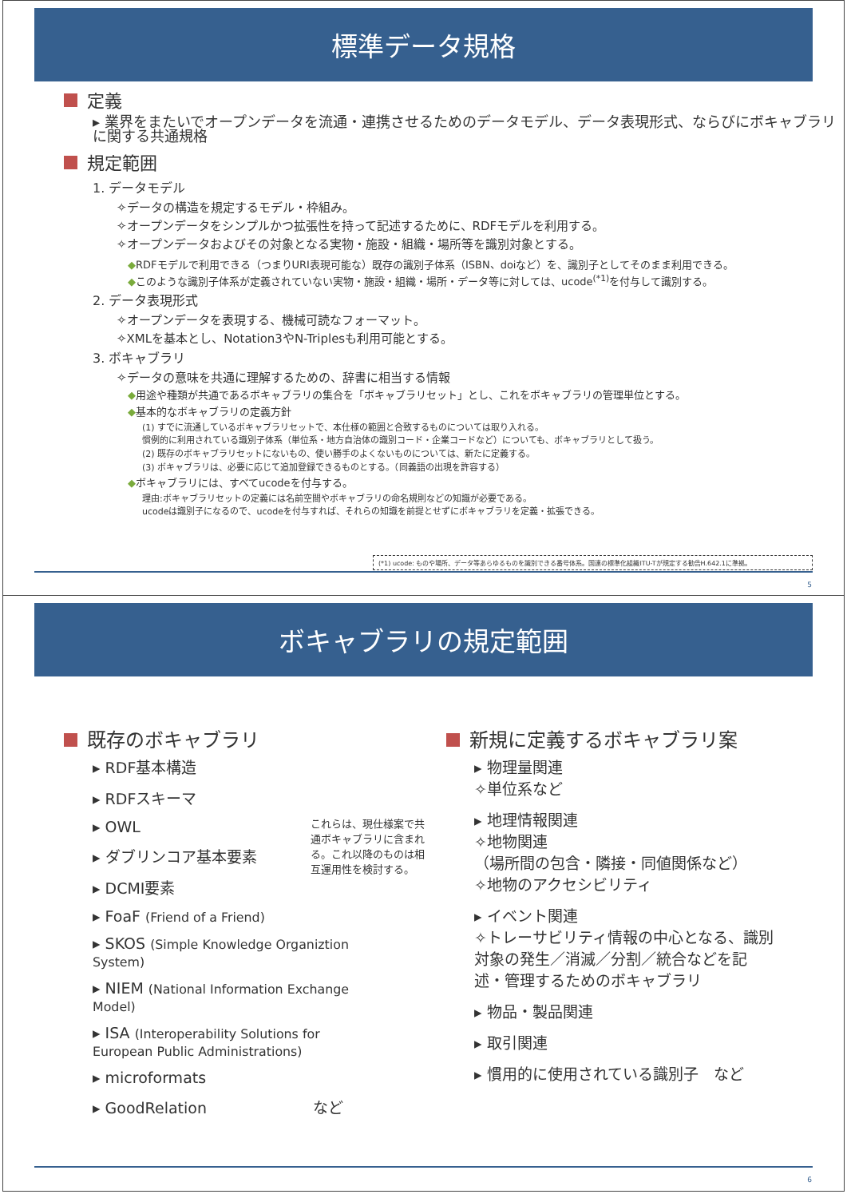標準データ規格
定義
▸ 業界をまたいでオープンデータを流通・連携させるためのデータモデル、データ表現形式、ならびにボキャブラリに関する共通規格
規定範囲
1. データモデル
✧データの構造を規定するモデル・枠組み。
✧オープンデータをシンプルかつ拡張性を持って記述するために、RDFモデルを利用する。
✧オープンデータおよびその対象となる実物・施設・組織・場所等を識別対象とする。
◆RDFモデルで利用できる（つまりURI表現可能な）既存の識別子体系（ISBN、doiなど）を、識別子としてそのまま利用できる。
◆このような識別子体系が定義されていない実物・施設・組織・場所・データ等に対しては、ucode<sup>(*1)</sup>を付与して識別する。
2. データ表現形式
✧オープンデータを表現する、機械可読なフォーマット。
✧XMLを基本とし、Notation3やN-Triplesも利用可能とする。
3. ボキャブラリ
✧データの意味を共通に理解するための、辞書に相当する情報
◆用途や種類が共通であるボキャブラリの集合を「ボキャブラリセット」とし、これをボキャブラリの管理単位とする。
◆基本的なボキャブラリの定義方針
(1) すでに流通しているボキャブラリセットで、本仕様の範囲と合致するものについては取り入れる。
慣例的に利用されている識別子体系（単位系・地方自治体の識別コード・企業コードなど）についても、ボキャブラリとして扱う。
(2) 既存のボキャブラリセットにないもの、使い勝手のよくないものについては、新たに定義する。
(3) ボキャブラリは、必要に応じて追加登録できるものとする。（同義語の出現を許容する）
◆ボキャブラリには、すべてucodeを付与する。
理由:ボキャブラリセットの定義には名前空間やボキャブラリの命名規則などの知識が必要である。
ucodeは識別子になるので、ucodeを付与すれば、それらの知識を前提とせずにボキャブラリを定義・拡張できる。
(*1) ucode: ものや場所、データ等あらゆるものを識別できる番号体系。国連の標準化組織ITU-Tが規定する勧告H.642.1に準拠。
5
ボキャブラリの規定範囲
既存のボキャブラリ
▸ RDF基本構造
▸ RDFスキーマ
▸ OWL
▸ ダブリンコア基本要素
▸ DCMI要素
▸ FoaF (Friend of a Friend)
▸ SKOS (Simple Knowledge Organiztion System)
▸ NIEM (National Information Exchange Model)
▸ ISA (Interoperability Solutions for European Public Administrations)
▸ microformats
▸ GoodRelation　　　　　　　など
これらは、現仕様案で共通ボキャブラリに含まれる。これ以降のものは相互運用性を検討する。
新規に定義するボキャブラリ案
▸ 物理量関連
✧単位系など
▸ 地理情報関連
✧地物関連
（場所間の包含・隣接・同値関係など）
✧地物のアクセシビリティ
▸ イベント関連
✧トレーサビリティ情報の中心となる、識別対象の発生／消滅／分割／統合などを記述・管理するためのボキャブラリ
▸ 物品・製品関連
▸ 取引関連
▸ 慣用的に使用されている識別子　など
6